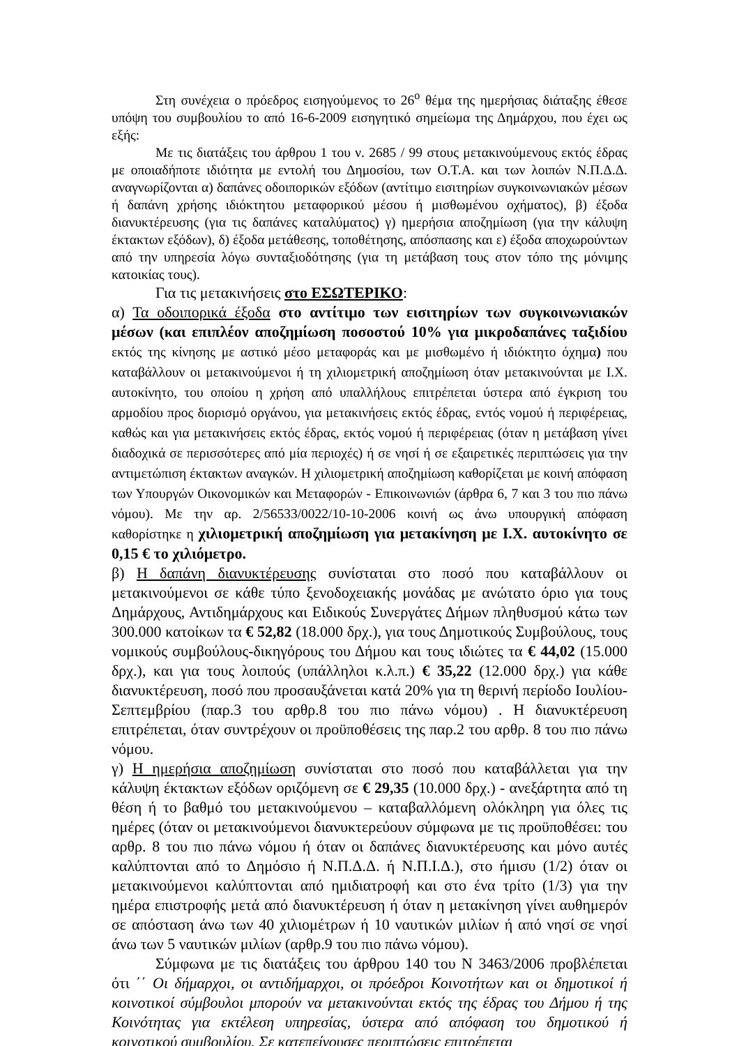Στη συνέχεια ο πρόεδρος εισηγούμενος το 26<sup>ο</sup> θέμα της ημερήσιας διάταξης έθεσε υπόψη του συμβουλίου το από 16-6-2009 εισηγητικό σημείωμα της Δημάρχου, που έχει ως εξής:
Με τις διατάξεις του άρθρου 1 του ν. 2685 / 99 στους μετακινούμενους εκτός έδρας με οποιαδήποτε ιδιότητα με εντολή του Δημοσίου, των Ο.Τ.Α. και των λοιπών Ν.Π.Δ.Δ. αναγνωρίζονται α) δαπάνες οδοιπορικών εξόδων (αντίτιμο εισιτηρίων συγκοινωνιακών μέσων ή δαπάνη χρήσης ιδιόκτητου μεταφορικού μέσου ή μισθωμένου οχήματος), β) έξοδα διανυκτέρευσης (για τις δαπάνες καταλύματος) γ) ημερήσια αποζημίωση (για την κάλυψη έκτακτων εξόδων), δ) έξοδα μετάθεσης, τοποθέτησης, απόσπασης και ε) έξοδα αποχωρούντων από την υπηρεσία λόγω συνταξιοδότησης (για τη μετάβαση τους στον τόπο της μόνιμης κατοικίας τους).
Για τις μετακινήσεις στο ΕΣΩΤΕΡΙΚΟ:
α) Τα οδοιπορικά έξοδα στο αντίτιμο των εισιτηρίων των συγκοινωνιακών μέσων (και επιπλέον αποζημίωση ποσοστού 10% για μικροδαπάνες ταξιδίου εκτός της κίνησης με αστικό μέσο μεταφοράς και με μισθωμένο ή ιδιόκτητο όχημα) που καταβάλλουν οι μετακινούμενοι ή τη χιλιομετρική αποζημίωση όταν μετακινούνται με Ι.Χ. αυτοκίνητο, του οποίου η χρήση από υπαλλήλους επιτρέπεται ύστερα από έγκριση του αρμοδίου προς διορισμό οργάνου, για μετακινήσεις εκτός έδρας, εντός νομού ή περιφέρειας, καθώς και για μετακινήσεις εκτός έδρας, εκτός νομού ή περιφέρειας (όταν η μετάβαση γίνει διαδοχικά σε περισσότερες από μία περιοχές) ή σε νησί ή σε εξαιρετικές περιπτώσεις για την αντιμετώπιση έκτακτων αναγκών. Η χιλιομετρική αποζημίωση καθορίζεται με κοινή απόφαση των Υπουργών Οικονομικών και Μεταφορών - Επικοινωνιών (άρθρα 6, 7 και 3 του πιο πάνω νόμου). Με την αρ. 2/56533/0022/10-10-2006 κοινή ως άνω υπουργική απόφαση καθορίστηκε η χιλιομετρική αποζημίωση για μετακίνηση με Ι.Χ. αυτοκίνητο σε 0,15 € το χιλιόμετρο.
β) Η δαπάνη διανυκτέρευσης συνίσταται στο ποσό που καταβάλλουν οι μετακινούμενοι σε κάθε τύπο ξενοδοχειακής μονάδας με ανώτατο όριο για τους Δημάρχους, Αντιδημάρχους και Ειδικούς Συνεργάτες Δήμων πληθυσμού κάτω των 300.000 κατοίκων τα € 52,82 (18.000 δρχ.), για τους Δημοτικούς Συμβούλους, τους νομικούς συμβούλους-δικηγόρους του Δήμου και τους ιδιώτες τα € 44,02 (15.000 δρχ.), και για τους λοιπούς (υπάλληλοι κ.λ.π.) € 35,22 (12.000 δρχ.) για κάθε διανυκτέρευση, ποσό που προσαυξάνεται κατά 20% για τη θερινή περίοδο Ιουλίου-Σεπτεμβρίου (παρ.3 του αρθρ.8 του πιο πάνω νόμου) . Η διανυκτέρευση επιτρέπεται, όταν συντρέχουν οι προϋποθέσεις της παρ.2 του αρθρ. 8 του πιο πάνω νόμου.
γ) Η ημερήσια αποζημίωση συνίσταται στο ποσό που καταβάλλεται για την κάλυψη έκτακτων εξόδων οριζόμενη σε € 29,35 (10.000 δρχ.) - ανεξάρτητα από τη θέση ή το βαθμό του μετακινούμενου – καταβαλλόμενη ολόκληρη για όλες τις ημέρες (όταν οι μετακινούμενοι διανυκτερεύουν σύμφωνα με τις προϋποθέσει: του αρθρ. 8 του πιο πάνω νόμου ή όταν οι δαπάνες διανυκτέρευσης και μόνο αυτές καλύπτονται από το Δημόσιο ή Ν.Π.Δ.Δ. ή Ν.Π.Ι.Δ.), στο ήμισυ (1/2) όταν οι μετακινούμενοι καλύπτονται από ημιδιατροφή και στο ένα τρίτο (1/3) για την ημέρα επιστροφής μετά από διανυκτέρευση ή όταν η μετακίνηση γίνει αυθημερόν σε απόσταση άνω των 40 χιλιομέτρων ή 10 ναυτικών μιλίων ή από νησί σε νησί άνω των 5 ναυτικών μιλίων (αρθρ.9 του πιο πάνω νόμου).
Σύμφωνα με τις διατάξεις του άρθρου 140 του Ν 3463/2006 προβλέπεται ότι ΄΄ Οι δήμαρχοι, οι αντιδήμαρχοι, οι πρόεδροι Κοινοτήτων και οι δημοτικοί ή κοινοτικοί σύμβουλοι μπορούν να μετακινούνται εκτός της έδρας του Δήμου ή της Κοινότητας για εκτέλεση υπηρεσίας, ύστερα από απόφαση του δημοτικού ή κοινοτικού συμβουλίου. Σε κατεπείγουσες περιπτώσεις επιτρέπεται